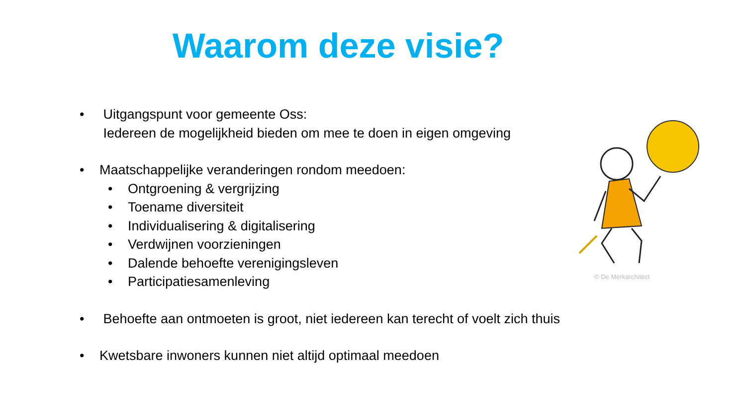Waarom deze visie?
• Uitgangspunt voor gemeente Oss:
Iedereen de mogelijkheid bieden om mee te doen in eigen omgeving
• Maatschappelijke veranderingen rondom meedoen:
• Ontgroening & vergrijzing
• Toename diversiteit
• Individualisering & digitalisering
• Verdwijnen voorzieningen
• Dalende behoefte verenigingsleven
• Participatiesamenleving
• Behoefte aan ontmoeten is groot, niet iedereen kan terecht of voelt zich thuis
• Kwetsbare inwoners kunnen niet altijd optimaal meedoen
© De Merkarchitect